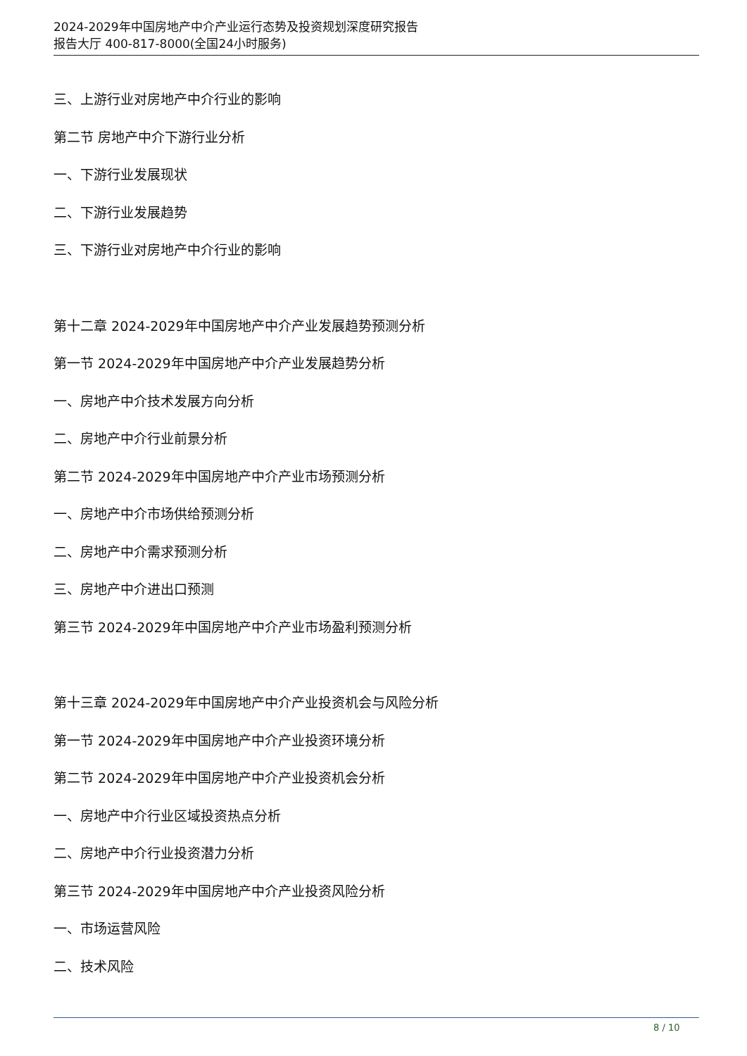2024-2029年中国房地产中介产业运行态势及投资规划深度研究报告
报告大厅 400-817-8000(全国24小时服务)
三、上游行业对房地产中介行业的影响
第二节 房地产中介下游行业分析
一、下游行业发展现状
二、下游行业发展趋势
三、下游行业对房地产中介行业的影响
第十二章 2024-2029年中国房地产中介产业发展趋势预测分析
第一节 2024-2029年中国房地产中介产业发展趋势分析
一、房地产中介技术发展方向分析
二、房地产中介行业前景分析
第二节 2024-2029年中国房地产中介产业市场预测分析
一、房地产中介市场供给预测分析
二、房地产中介需求预测分析
三、房地产中介进出口预测
第三节 2024-2029年中国房地产中介产业市场盈利预测分析
第十三章 2024-2029年中国房地产中介产业投资机会与风险分析
第一节 2024-2029年中国房地产中介产业投资环境分析
第二节 2024-2029年中国房地产中介产业投资机会分析
一、房地产中介行业区域投资热点分析
二、房地产中介行业投资潜力分析
第三节 2024-2029年中国房地产中介产业投资风险分析
一、市场运营风险
二、技术风险
8 / 10